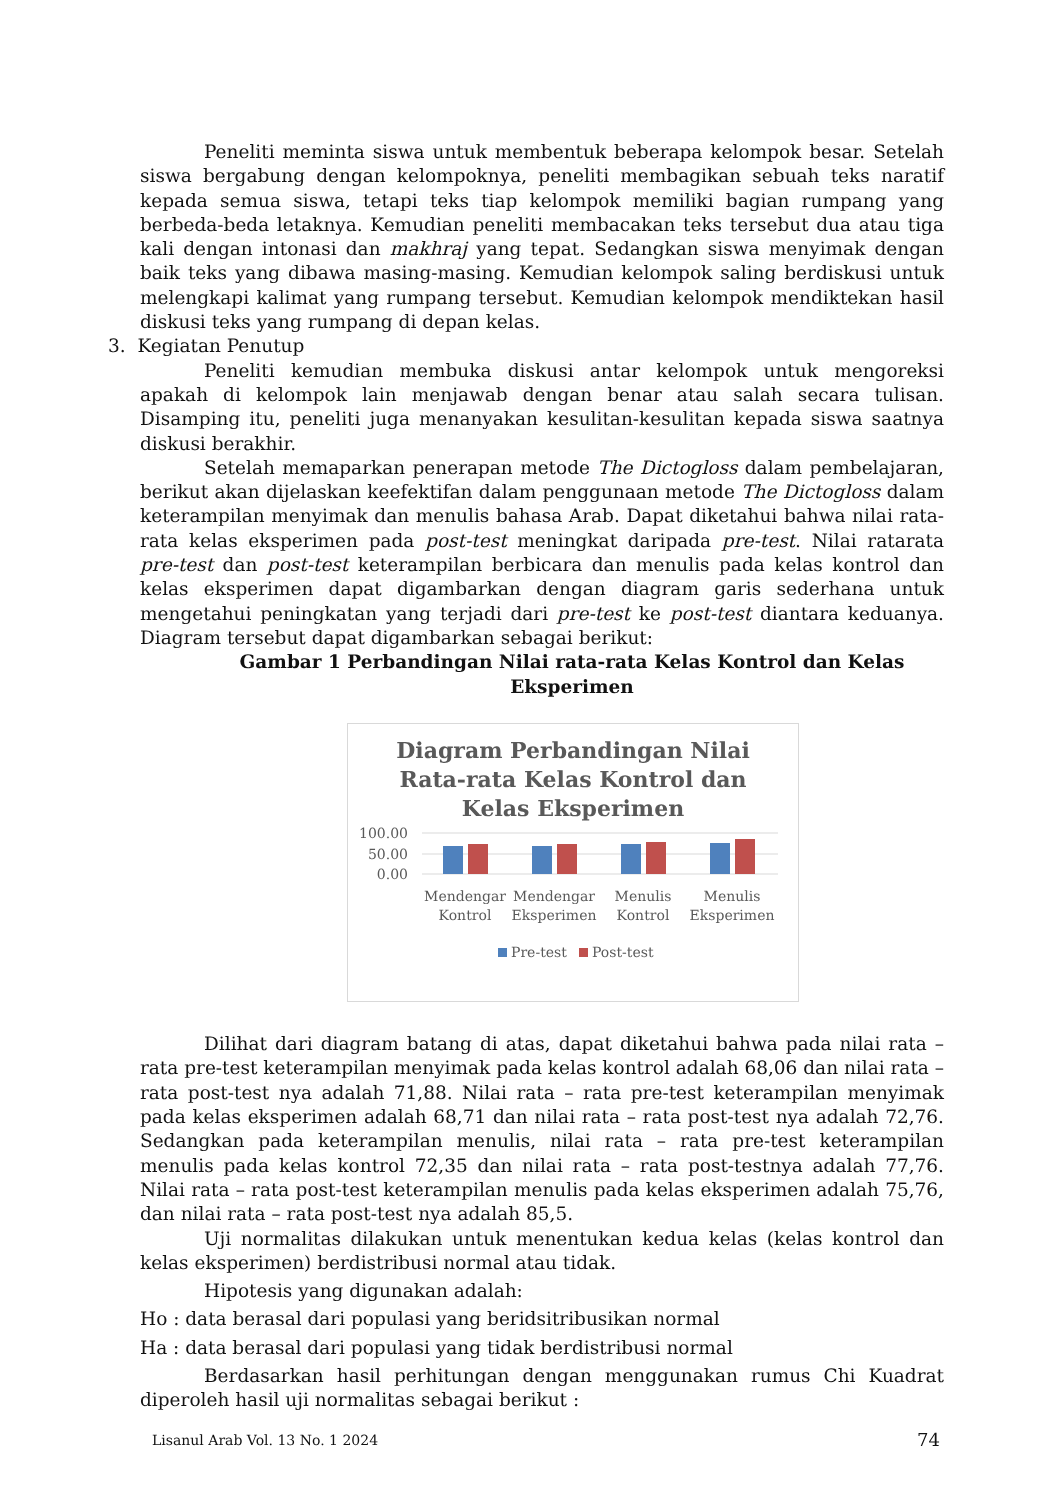Peneliti meminta siswa untuk membentuk beberapa kelompok besar. Setelah siswa bergabung dengan kelompoknya, peneliti membagikan sebuah teks naratif kepada semua siswa, tetapi teks tiap kelompok memiliki bagian rumpang yang berbeda-beda letaknya. Kemudian peneliti membacakan teks tersebut dua atau tiga kali dengan intonasi dan makhraj yang tepat. Sedangkan siswa menyimak dengan baik teks yang dibawa masing-masing. Kemudian kelompok saling berdiskusi untuk melengkapi kalimat yang rumpang tersebut. Kemudian kelompok mendiktekan hasil diskusi teks yang rumpang di depan kelas.
3. Kegiatan Penutup
Peneliti kemudian membuka diskusi antar kelompok untuk mengoreksi apakah di kelompok lain menjawab dengan benar atau salah secara tulisan. Disamping itu, peneliti juga menanyakan kesulitan-kesulitan kepada siswa saatnya diskusi berakhir.
Setelah memaparkan penerapan metode The Dictogloss dalam pembelajaran, berikut akan dijelaskan keefektifan dalam penggunaan metode The Dictogloss dalam keterampilan menyimak dan menulis bahasa Arab. Dapat diketahui bahwa nilai rata-rata kelas eksperimen pada post-test meningkat daripada pre-test. Nilai ratarata pre-test dan post-test keterampilan berbicara dan menulis pada kelas kontrol dan kelas eksperimen dapat digambarkan dengan diagram garis sederhana untuk mengetahui peningkatan yang terjadi dari pre-test ke post-test diantara keduanya. Diagram tersebut dapat digambarkan sebagai berikut:
Gambar 1 Perbandingan Nilai rata-rata Kelas Kontrol dan Kelas Eksperimen
Diagram Perbandingan Nilai
Rata-rata Kelas Kontrol dan
Kelas Eksperimen
100.00
50.00
0.00
Mendengar
Kontrol
Mendengar
Eksperimen
Menulis
Kontrol
Menulis
Eksperimen
Pre-test
Post-test
Dilihat dari diagram batang di atas, dapat diketahui bahwa pada nilai rata – rata pre-test keterampilan menyimak pada kelas kontrol adalah 68,06 dan nilai rata – rata post-test nya adalah 71,88. Nilai rata – rata pre-test keterampilan menyimak pada kelas eksperimen adalah 68,71 dan nilai rata – rata post-test nya adalah 72,76. Sedangkan pada keterampilan menulis, nilai rata – rata pre-test keterampilan menulis pada kelas kontrol 72,35 dan nilai rata – rata post-testnya adalah 77,76. Nilai rata – rata post-test keterampilan menulis pada kelas eksperimen adalah 75,76, dan nilai rata – rata post-test nya adalah 85,5.
Uji normalitas dilakukan untuk menentukan kedua kelas (kelas kontrol dan kelas eksperimen) berdistribusi normal atau tidak.
Hipotesis yang digunakan adalah:
Ho : data berasal dari populasi yang beridsitribusikan normal
Ha : data berasal dari populasi yang tidak berdistribusi normal
Berdasarkan hasil perhitungan dengan menggunakan rumus Chi Kuadrat diperoleh hasil uji normalitas sebagai berikut :
Lisanul Arab Vol. 13 No. 1 2024 74